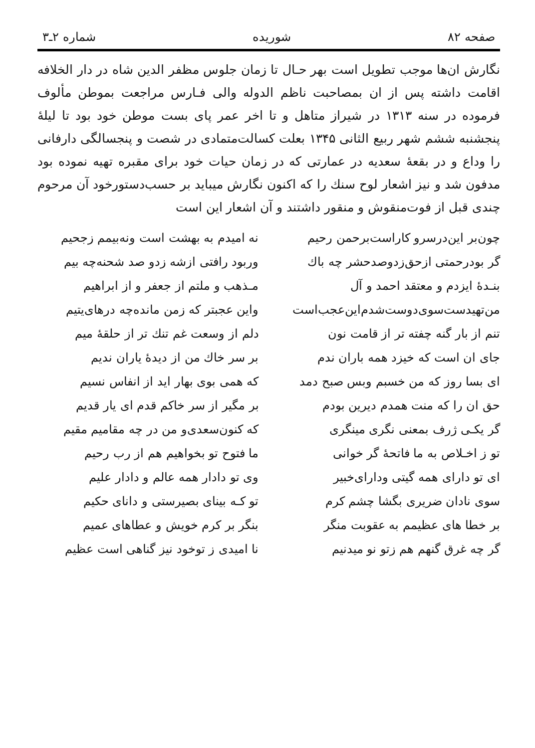صفحه ۸۲ شوریده شماره ۲ـ۳
نگارش ان‌ها موجب تطویل است بهر حـال تا زمان جلوس مظفر الدین شاه در دار الخلافه اقامت داشته پس از ان بمصاحبت ناظم الدوله والی فـارس مراجعت بموطن مألوف فرموده در سنه ۱۳۱۳ در شیراز متاهل و تا اخر عمر پای بست موطن خود بود تا لیلهٔ پنجشنبه ششم شهر ربیع الثانی ۱۳۴۵ بعلت کسالت‌متمادی در شصت و پنجسالگی دارفانی را وداع و در بقعهٔ سعدیه در عمارتی که در زمان حیات خود برای مقبره تهیه نموده بود مدفون شد و نیز اشعار لوح سنك را که اکنون نگارش میباید بر حسب‌دستورخود آن مرحوم چندی قبل از فوت‌منقوش و منقور داشتند و آن اشعار این است
چون‌بر این‌درسرو کاراست‌برحمن رحیم
نه امیدم به بهشت است ونه‌بیمم زجحیم
گر بودرحمتی ازحق‌زدوصدحشر چه باك
وربود رافتی ازشه زدو صد شحنه‌چه بیم
بنـدهٔ ایزدم و معتقد احمد و آل
مـذهب و ملتم از جعفر و از ابراهیم
من‌تهیدست‌سوی‌دوست‌شدم‌این‌عجب‌است
واین عجبتر که زمن مانده‌چه درهای‌یتیم
تنم از بار گنه چفته تر از قامت نون
دلم از وسعت غم تنك تر از حلقهٔ میم
جای ان است که خیزد همه باران ندم
بر سر خاك من از دیدهٔ یاران ندیم
ای بسا روز که من خسبم وبس صبح دمد
که همی بوی بهار اید از انفاس نسیم
حق ان را که منت همدم دیرین بودم
بر مگیر از سر خاکم قدم ای یار قدیم
گر یکـی ژرف بمعنی نگری مینگری
که کنون‌سعدی‌و من در چه مقامیم مقیم
تو ز اخـلاص به ما فاتحهٔ گر خوانی
ما فتوح تو بخواهیم هم از رب رحیم
ای تو دارای همه گیتی ودارای‌خبیر
وی تو دادار همه عالم و دادار علیم
سوی نادان ضریری بگشا چشم کرم
تو کـه بینای بصیرستی و دانای حکیم
بر خطا های عظیمم به عقوبت منگر
بنگر بر کرم خویش و عطاهای عمیم
گر چه غرق گنهم هم زتو نو میدنیم
نا امیدی ز توخود نیز گناهی است عظیم